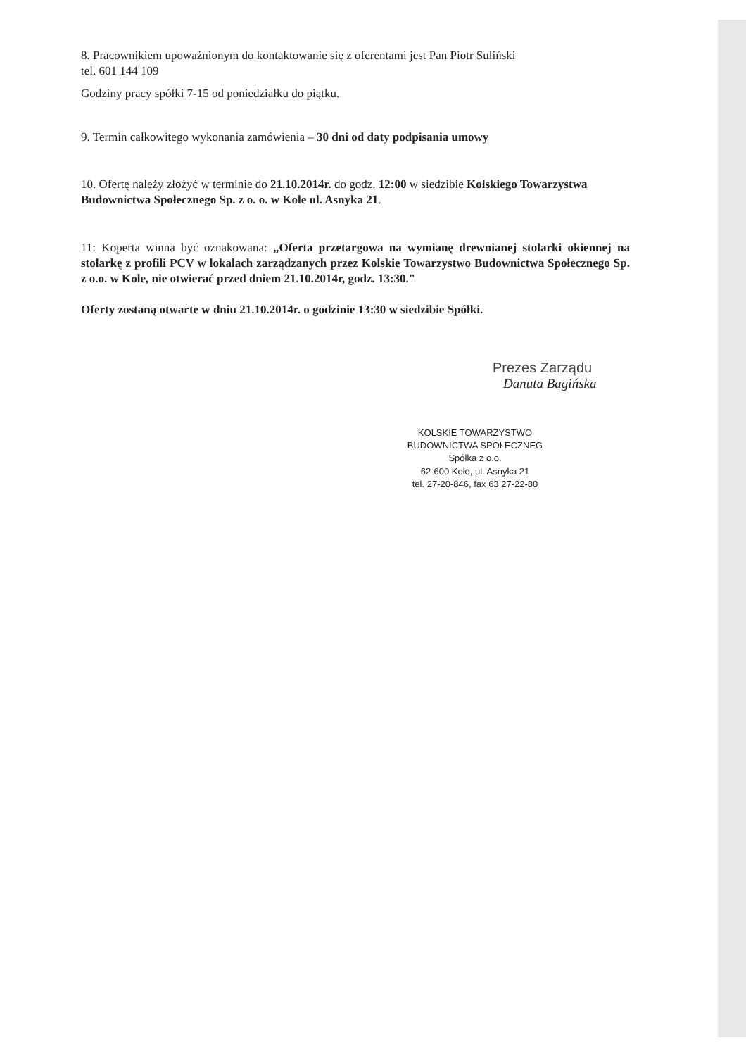8. Pracownikiem upoważnionym do kontaktowanie się z oferentami jest Pan Piotr Suliński
tel. 601 144 109
Godziny pracy spółki 7-15 od poniedziałku do piątku.
9. Termin całkowitego wykonania zamówienia – 30 dni od daty podpisania umowy
10. Ofertę należy złożyć w terminie do 21.10.2014r. do godz. 12:00 w siedzibie Kolskiego Towarzystwa Budownictwa Społecznego Sp. z o. o. w Kole ul. Asnyka 21.
11: Koperta winna być oznakowana: „Oferta przetargowa na wymianę drewnianej stolarki okiennej na stolarkę z profili PCV w lokalach zarządzanych przez Kolskie Towarzystwo Budownictwa Społecznego Sp. z o.o. w Kole, nie otwierać przed dniem 21.10.2014r, godz. 13:30."
Oferty zostaną otwarte w dniu 21.10.2014r. o godzinie 13:30 w siedzibie Spółki.
Prezes Zarządu
Danuta Bagińska
KOLSKIE TOWARZYSTWO
BUDOWNICTWA SPOŁECZNEG
Spółka z o.o.
62-600 Koło, ul. Asnyka 21
tel. 27-20-846, fax 63 27-22-80